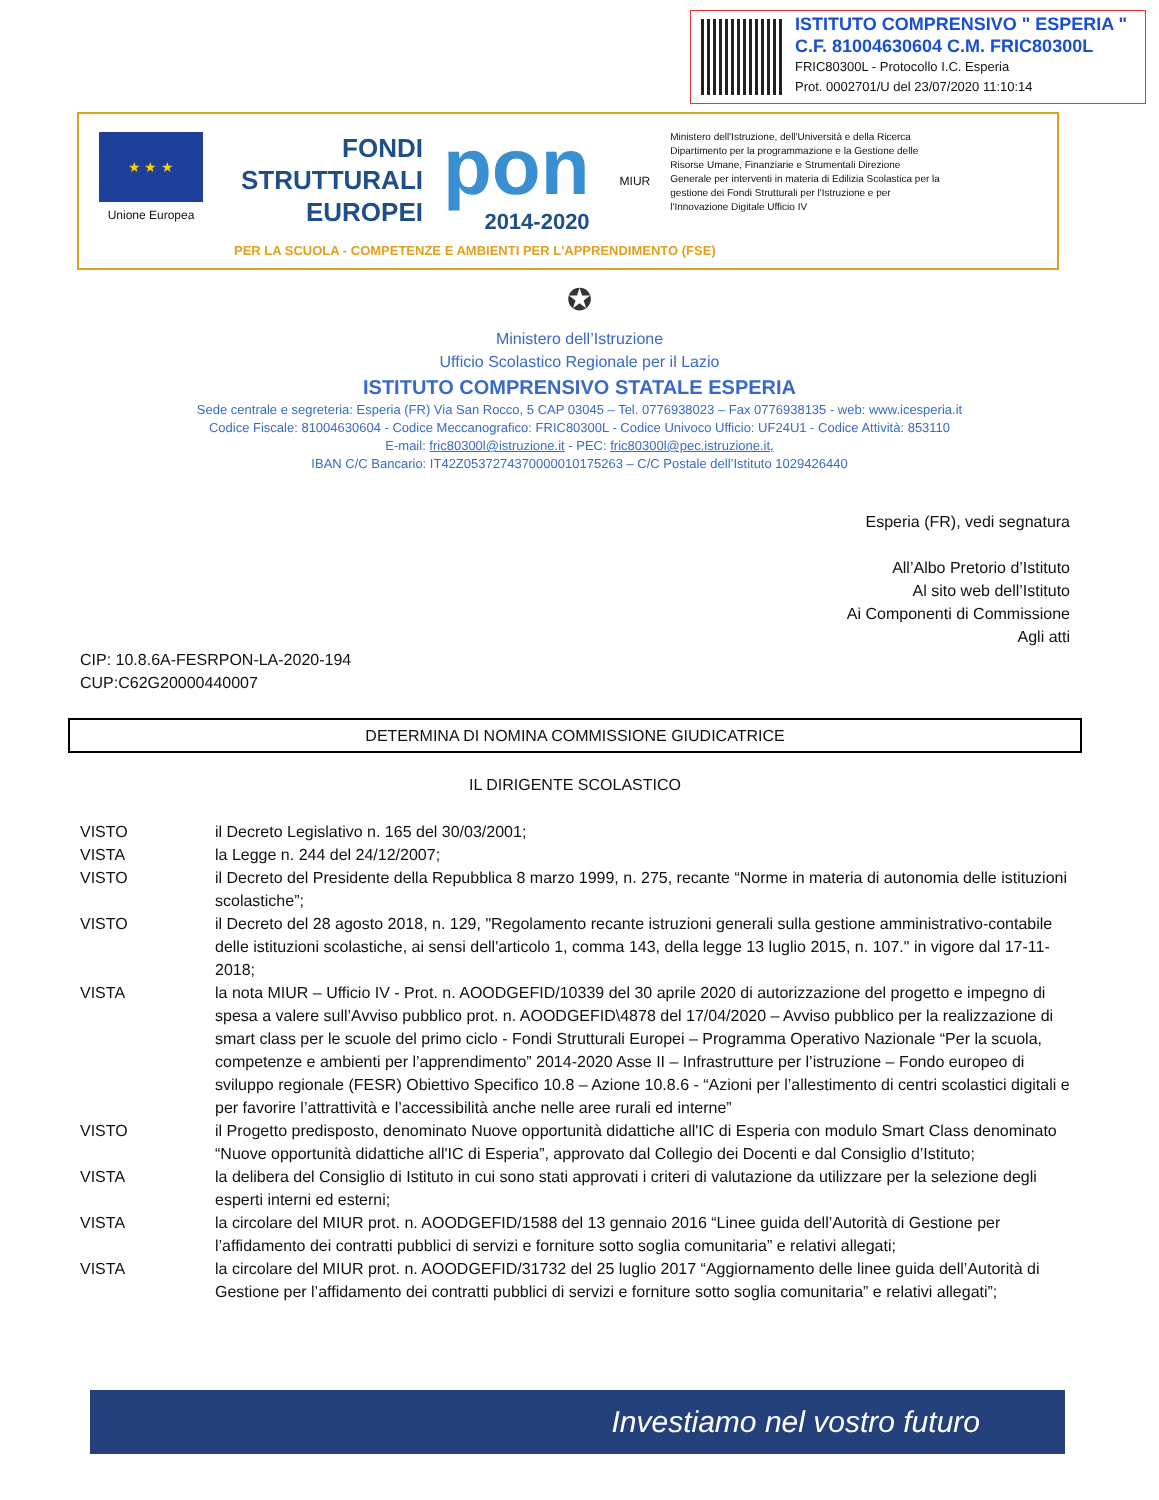ISTITUTO COMPRENSIVO " ESPERIA "
C.F. 81004630604 C.M. FRIC80300L
FRIC80300L - Protocollo I.C. Esperia
Prot. 0002701/U del 23/07/2020 11:10:14
★ ★ ★
Unione Europea
FONDI
STRUTTURALI
EUROPEI
pon
2014-2020
MIUR
Ministero dell'Istruzione, dell'Università e della Ricerca Dipartimento per la programmazione e la Gestione delle Risorse Umane, Finanziarie e Strumentali Direzione Generale per interventi in materia di Edilizia Scolastica per la gestione dei Fondi Strutturali per l'Istruzione e per l'Innovazione Digitale Ufficio IV
PER LA SCUOLA - COMPETENZE E AMBIENTI PER L'APPRENDIMENTO (FSE)
✪
Ministero dell’Istruzione
Ufficio Scolastico Regionale per il Lazio
ISTITUTO COMPRENSIVO STATALE ESPERIA
Sede centrale e segreteria: Esperia (FR) Via San Rocco, 5 CAP 03045 – Tel. 0776938023 – Fax 0776938135 - web: www.icesperia.it
Codice Fiscale: 81004630604 - Codice Meccanografico: FRIC80300L - Codice Univoco Ufficio: UF24U1 - Codice Attività: 853110
E-mail: fric80300l@istruzione.it - PEC: fric80300l@pec.istruzione.it,
IBAN C/C Bancario: IT42Z0537274370000010175263 – C/C Postale dell’Istituto 1029426440
Esperia (FR), vedi segnatura
All’Albo Pretorio d’Istituto
Al sito web dell’Istituto
Ai Componenti di Commissione
Agli atti
CIP: 10.8.6A-FESRPON-LA-2020-194
CUP:C62G20000440007
DETERMINA DI NOMINA COMMISSIONE GIUDICATRICE
IL DIRIGENTE SCOLASTICO
VISTO il Decreto Legislativo n. 165 del 30/03/2001;
VISTA la Legge n. 244 del 24/12/2007;
VISTO il Decreto del Presidente della Repubblica 8 marzo 1999, n. 275, recante “Norme in materia di autonomia delle istituzioni scolastiche”;
VISTO il Decreto del 28 agosto 2018, n. 129, "Regolamento recante istruzioni generali sulla gestione amministrativo-contabile delle istituzioni scolastiche, ai sensi dell'articolo 1, comma 143, della legge 13 luglio 2015, n. 107." in vigore dal 17-11-2018;
VISTA la nota MIUR – Ufficio IV - Prot. n. AOODGEFID/10339 del 30 aprile 2020 di autorizzazione del progetto e impegno di spesa a valere sull’Avviso pubblico prot. n. AOODGEFID\4878 del 17/04/2020 – Avviso pubblico per la realizzazione di smart class per le scuole del primo ciclo - Fondi Strutturali Europei – Programma Operativo Nazionale “Per la scuola, competenze e ambienti per l’apprendimento” 2014-2020 Asse II – Infrastrutture per l’istruzione – Fondo europeo di sviluppo regionale (FESR) Obiettivo Specifico 10.8 – Azione 10.8.6 - “Azioni per l’allestimento di centri scolastici digitali e per favorire l’attrattività e l’accessibilità anche nelle aree rurali ed interne”
VISTO il Progetto predisposto, denominato Nuove opportunità didattiche all'IC di Esperia con modulo Smart Class denominato “Nuove opportunità didattiche all'IC di Esperia”, approvato dal Collegio dei Docenti e dal Consiglio d’Istituto;
VISTA la delibera del Consiglio di Istituto in cui sono stati approvati i criteri di valutazione da utilizzare per la selezione degli esperti interni ed esterni;
VISTA la circolare del MIUR prot. n. AOODGEFID/1588 del 13 gennaio 2016 “Linee guida dell’Autorità di Gestione per l’affidamento dei contratti pubblici di servizi e forniture sotto soglia comunitaria” e relativi allegati;
VISTA la circolare del MIUR prot. n. AOODGEFID/31732 del 25 luglio 2017 “Aggiornamento delle linee guida dell’Autorità di Gestione per l’affidamento dei contratti pubblici di servizi e forniture sotto soglia comunitaria” e relativi allegati”;
Investiamo nel vostro futuro